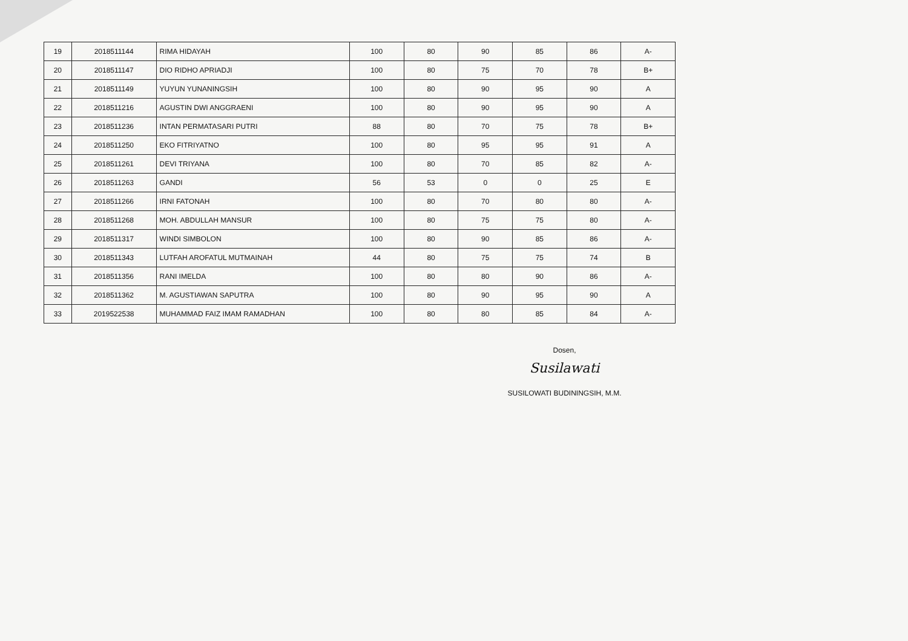| 19 | 2018511144 | RIMA HIDAYAH | 100 | 80 | 90 | 85 | 86 | A- |
| 20 | 2018511147 | DIO RIDHO APRIADJI | 100 | 80 | 75 | 70 | 78 | B+ |
| 21 | 2018511149 | YUYUN YUNANINGSIH | 100 | 80 | 90 | 95 | 90 | A |
| 22 | 2018511216 | AGUSTIN DWI ANGGRAENI | 100 | 80 | 90 | 95 | 90 | A |
| 23 | 2018511236 | INTAN PERMATASARI PUTRI | 88 | 80 | 70 | 75 | 78 | B+ |
| 24 | 2018511250 | EKO FITRIYATNO | 100 | 80 | 95 | 95 | 91 | A |
| 25 | 2018511261 | DEVI TRIYANA | 100 | 80 | 70 | 85 | 82 | A- |
| 26 | 2018511263 | GANDI | 56 | 53 | 0 | 0 | 25 | E |
| 27 | 2018511266 | IRNI FATONAH | 100 | 80 | 70 | 80 | 80 | A- |
| 28 | 2018511268 | MOH. ABDULLAH MANSUR | 100 | 80 | 75 | 75 | 80 | A- |
| 29 | 2018511317 | WINDI SIMBOLON | 100 | 80 | 90 | 85 | 86 | A- |
| 30 | 2018511343 | LUTFAH AROFATUL MUTMAINAH | 44 | 80 | 75 | 75 | 74 | B |
| 31 | 2018511356 | RANI IMELDA | 100 | 80 | 80 | 90 | 86 | A- |
| 32 | 2018511362 | M. AGUSTIAWAN SAPUTRA | 100 | 80 | 90 | 95 | 90 | A |
| 33 | 2019522538 | MUHAMMAD FAIZ IMAM RAMADHAN | 100 | 80 | 80 | 85 | 84 | A- |
Dosen,
Susilawati
SUSILOWATI BUDININGSIH, M.M.